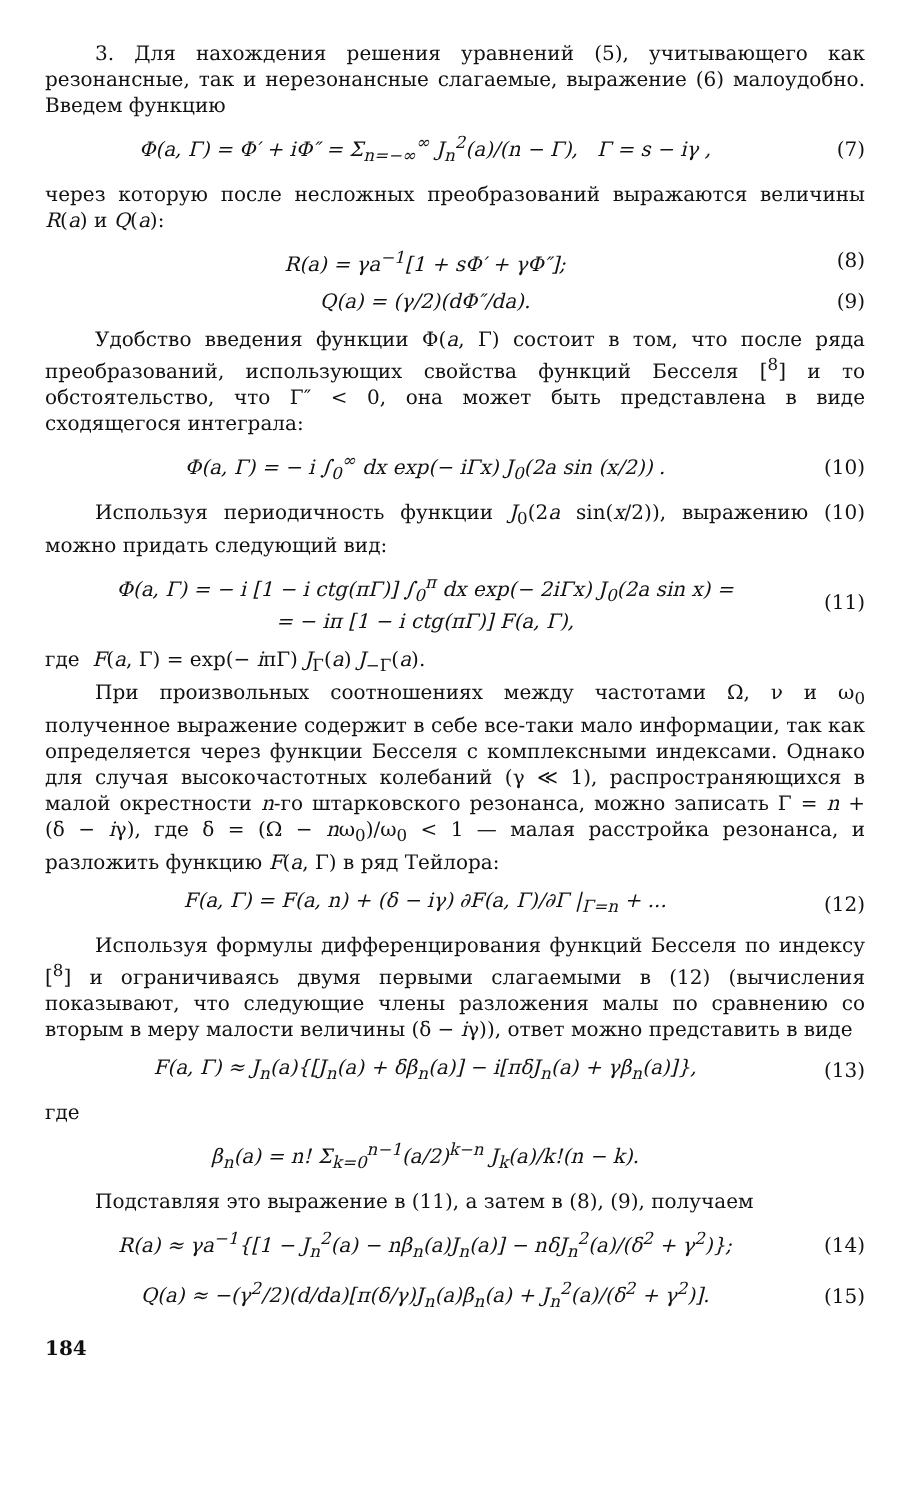3. Для нахождения решения уравнений (5), учитывающего как резонансные, так и нерезонансные слагаемые, выражение (6) малоудобно. Введем функцию
Φ(a, Γ) = Φ′ + iΦ″ = Σ<sub>n=−∞</sub><sup>∞</sup> J<sub>n</sub><sup>2</sup>(a)/(n − Γ), Γ = s − iγ , (7)
через которую после несложных преобразований выражаются величины R(a) и Q(a):
R(a) = γa<sup>−1</sup>[1 + sΦ′ + γΦ″]; (8)
Q(a) = (γ/2)(dΦ″/da). (9)
Удобство введения функции Φ(a, Γ) состоит в том, что после ряда преобразований, использующих свойства функций Бесселя [<sup>8</sup>] и то обстоятельство, что Γ″ < 0, она может быть представлена в виде сходящегося интеграла:
Φ(a, Γ) = − i ∫<sub>0</sub><sup>∞</sup> dx exp(− iΓx) J<sub>0</sub>(2a sin (x/2)) . (10)
Используя периодичность функции J<sub>0</sub>(2a sin(x/2)), выражению (10) можно придать следующий вид:
Φ(a, Γ) = − i [1 − i ctg(πΓ)] ∫<sub>0</sub><sup>π</sup> dx exp(− 2iΓx) J<sub>0</sub>(2a sin x) =
= − iπ [1 − i ctg(πΓ)] F(a, Γ), (11)
где F(a, Γ) = exp(− iπΓ) J<sub>Γ</sub>(a) J<sub>−Γ</sub>(a).
При произвольных соотношениях между частотами Ω, ν и ω<sub>0</sub> полученное выражение содержит в себе все-таки мало информации, так как определяется через функции Бесселя с комплексными индексами. Однако для случая высокочастотных колебаний (γ ≪ 1), распространяющихся в малой окрестности n-го штарковского резонанса, можно записать Γ = n + (δ − iγ), где δ = (Ω − nω<sub>0</sub>)/ω<sub>0</sub> < 1 — малая расстройка резонанса, и разложить функцию F(a, Γ) в ряд Тейлора:
F(a, Γ) = F(a, n) + (δ − iγ) ∂F(a, Γ)/∂Γ |<sub>Γ=n</sub> + ... (12)
Используя формулы дифференцирования функций Бесселя по индексу [<sup>8</sup>] и ограничиваясь двумя первыми слагаемыми в (12) (вычисления показывают, что следующие члены разложения малы по сравнению со вторым в меру малости величины (δ − iγ)), ответ можно представить в виде
F(a, Γ) ≈ J<sub>n</sub>(a){[J<sub>n</sub>(a) + δβ<sub>n</sub>(a)] − i[πδJ<sub>n</sub>(a) + γβ<sub>n</sub>(a)]}, (13)
где
β<sub>n</sub>(a) = n! Σ<sub>k=0</sub><sup>n−1</sup>(a/2)<sup>k−n</sup> J<sub>k</sub>(a)/k!(n − k).
Подставляя это выражение в (11), а затем в (8), (9), получаем
R(a) ≈ γa<sup>−1</sup>{[1 − J<sub>n</sub><sup>2</sup>(a) − nβ<sub>n</sub>(a)J<sub>n</sub>(a)] − nδJ<sub>n</sub><sup>2</sup>(a)/(δ<sup>2</sup> + γ<sup>2</sup>)}; (14)
Q(a) ≈ −(γ<sup>2</sup>/2)(d/da)[π(δ/γ)J<sub>n</sub>(a)β<sub>n</sub>(a) + J<sub>n</sub><sup>2</sup>(a)/(δ<sup>2</sup> + γ<sup>2</sup>)]. (15)
184